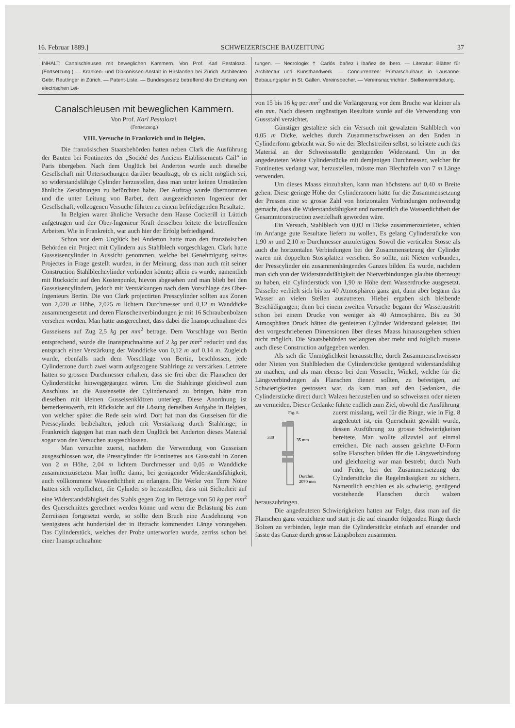16. Februar 1889.] SCHWEIZERISCHE BAUZEITUNG 37
INHALT: Canalschleusen mit beweglichen Kammern. Von Prof. Karl Pestalozzi. (Fortsetzung.) — Kranken- und Diakonissen-Anstalt in Hirslanden bei Zürich. Architecten Gebr. Reutlinger in Zürich. — Patent-Liste. — Bundesgesetz betreffend die Errichtung von electrischen Lei-
tungen. — Necrologie: † Carlós Ibañez i Ibañez de Ibero. — Literatur: Blätter für Architectur und Kunsthandwerk. — Concurrenzen: Primarschulhaus in Lausanne. Bebauungsplan in St. Gallen. Vereinsbecher. — Vereinsnachrichten. Stellenvermittelung.
Canalschleusen mit beweglichen Kammern.
Von Prof. Karl Pestalozzi.
(Fortsetzung.)
VIII. Versuche in Frankreich und in Belgien.
Die französischen Staatsbehörden hatten neben Clark die Ausführung der Bauten bei Fontinettes der „Société des Anciens Etablissements Cail“ in Paris übergeben. Nach dem Unglück bei Anderton wurde auch dieselbe Gesellschaft mit Untersuchungen darüber beauftragt, ob es nicht möglich sei, so widerstandsfähige Cylinder herzustellen, dass man unter keinen Umständen ähnliche Zerstörungen zu befürchten habe. Der Auftrag wurde übernommen und die unter Leitung von Barbet, dem ausgezeichneten Ingenieur der Gesellschaft, vollzogenen Versuche führten zu einem befriedigenden Resultate.
In Belgien waren ähnliche Versuche dem Hause Cockerill in Lüttich aufgetragen und der Ober-Ingenieur Kraft desselben leitete die betreffenden Arbeiten. Wie in Frankreich, war auch hier der Erfolg befriedigend.
Schon vor dem Unglück bei Anderton hatte man den französischen Behörden ein Project mit Cylindern aus Stahlblech vorgeschlagen. Clark hatte Gusseisencylinder in Aussicht genommen, welche bei Genehmigung seines Projectes in Frage gestellt wurden, in der Meinung, dass man auch mit seiner Construction Stahlblechcylinder verbinden könnte; allein es wurde, namentlich mit Rücksicht auf den Kostenpunkt, hievon abgesehen und man blieb bei den Gusseisencylindern, jedoch mit Verstärkungen nach dem Vorschlage des Ober-Ingenieurs Bertin. Die von Clark projectirten Presscylinder sollten aus Zonen von 2,020 m Höhe, 2,025 m lichtem Durchmesser und 0,12 m Wanddicke zusammengesetzt und deren Flanschenverbindungen je mit 16 Schraubenbolzen versehen werden. Man hatte ausgerechnet, dass dabei die Inanspruchnahme des Gusseisens auf Zug 2,5 kg per mm<sup>2</sup> betrage. Dem Vorschlage von Bertin entsprechend, wurde die Inanspruchnahme auf 2 kg per mm<sup>2</sup> reducirt und das entsprach einer Verstärkung der Wanddicke von 0,12 m auf 0,14 m. Zugleich wurde, ebenfalls nach dem Vorschlage von Bertin, beschlossen, jede Cylinderzone durch zwei warm aufgezogene Stahlringe zu verstärken. Letztere hätten so grossen Durchmesser erhalten, dass sie frei über die Flanschen der Cylinderstücke hinweggegangen wären. Um die Stahlringe gleichwol zum Anschluss an die Aussenseite der Cylinderwand zu bringen, hätte man dieselben mit kleinen Gusseisenklötzen unterlegt. Diese Anordnung ist bemerkenswerth, mit Rücksicht auf die Lösung derselben Aufgabe in Belgien, von welcher später die Rede sein wird. Dort hat man das Gusseisen für die Presscylinder beibehalten, jedoch mit Verstärkung durch Stahlringe; in Frankreich dagegen hat man nach dem Unglück bei Anderton dieses Material sogar von den Versuchen ausgeschlossen.
Man versuchte zuerst, nachdem die Verwendung von Gusseisen ausgeschlossen war, die Presscylinder für Fontinettes aus Gussstahl in Zonen von 2 m Höhe, 2,04 m lichtem Durchmesser und 0,05 m Wanddicke zusammenzusetzen. Man hoffte damit, bei genügender Widerstandsfähigkeit, auch vollkommene Wasserdichtheit zu erlangen. Die Werke von Terre Noire hatten sich verpflichtet, die Cylinder so herzustellen, dass mit Sicherheit auf eine Widerstandsfähigkeit des Stahls gegen Zug im Betrage von 50 kg per mm<sup>2</sup> des Querschnittes gerechnet werden könne und wenn die Belastung bis zum Zerreissen fortgesetzt werde, so sollte dem Bruch eine Ausdehnung von wenigstens acht hundertstel der in Betracht kommenden Länge vorangehen. Das Cylinderstück, welches der Probe unterworfen wurde, zerriss schon bei einer Inanspruchnahme
von 15 bis 16 kg per mm<sup>2</sup> und die Verlängerung vor dem Bruche war kleiner als ein mm. Nach diesem ungünstigen Resultate wurde auf die Verwendung von Gussstahl verzichtet.
Günstiger gestaltete sich ein Versuch mit gewalztem Stahlblech von 0,05 m Dicke, welches durch Zusammenschweissen an den Enden in Cylinderform gebracht war. So wie der Blechstreifen selbst, so leistete auch das Material an der Schweissstelle genügenden Widerstand. Um in der angedeuteten Weise Cylinderstücke mit demjenigen Durchmesser, welcher für Fontinettes verlangt war, herzustellen, müsste man Blechtafeln von 7 m Länge verwenden.
Um dieses Maass einzuhalten, kann man höchstens auf 0,40 m Breite gehen. Diese geringe Höhe der Cylinderzonen hätte für die Zusammensetzung der Pressen eine so grosse Zahl von horizontalen Verbindungen nothwendig gemacht, dass die Widerstandsfähigkeit und namentlich die Wasserdichtheit der Gesammtconstruction zweifelhaft geworden wäre.
Ein Versuch, Stahlblech von 0,03 m Dicke zusammenzunieten, schien im Anfange gute Resultate liefern zu wollen, Es gelang Cylinderstücke von 1,90 m und 2,10 m Durchmesser anzufertigen. Sowol die verticalen Stösse als auch die horizontalen Verbindungen bei der Zusammensetzung der Cylinder waren mit doppelten Stossplatten versehen. So sollte, mit Nieten verbunden, der Presscylinder ein zusammenhängendes Ganzes bilden. Es wurde, nachdem man sich von der Widerstandsfähigkeit der Nietverbindungen glaubte überzeugt zu haben, ein Cylinderstück von 1,90 m Höhe dem Wasserdrucke ausgesetzt. Dasselbe verhielt sich bis zu 40 Atmosphären ganz gut, dann aber begann das Wasser an vielen Stellen auszutreten. Hiebei ergaben sich bleibende Beschädigungen; denn bei einem zweiten Versuche begann der Wasseraustritt schon bei einem Drucke von weniger als 40 Atmosphären. Bis zu 30 Atmosphären Druck hätten die genieteten Cylinder Widerstand geleistet. Bei den vorgeschriebenen Dimensionen über dieses Maass hinauszugehen schien nicht möglich. Die Staatsbehörden verlangten aber mehr und folglich musste auch diese Construction aufgegeben werden.
Als sich die Unmöglichkeit herausstellte, durch Zusammenschweissen oder Nieten von Stahlblechen die Cylinderstücke genügend widerstandsfähig zu machen, und als man ebenso bei dem Versuche, Winkel, welche für die Längsverbindungen als Flanschen dienen sollten, zu befestigen, auf Schwierigkeiten gestossen war, da kam man auf den Gedanken, die Cylinderstücke direct durch Walzen herzustellen und so schweissen oder nieten zu vermeiden. Dieser Gedanke führte endlich zum Ziel, obwohl die Ausführung
Fig. 8.
35 mm
330
Durchm.
2070 mm
zuerst misslang, weil für die Ringe, wie in Fig. 8 angedeutet ist, ein Querschnitt gewählt wurde, dessen Ausführung zu grosse Schwierigkeiten bereitete. Man wollte allzuviel auf einmal erreichen. Die nach aussen gekehrte U-Form sollte Flanschen bilden für die Längsverbindung und gleichzeitig war man bestrebt, durch Nuth und Feder, bei der Zusammensetzung der Cylinderstücke die Regelmässigkeit zu sichern. Namentlich erschien es als schwierig, genügend vorstehende Flanschen durch walzen herauszubringen.
Die angedeuteten Schwierigkeiten hatten zur Folge, dass man auf die Flanschen ganz verzichtete und statt je die auf einander folgenden Ringe durch Bolzen zu verbinden, legte man die Cylinderstücke einfach auf einander und fasste das Ganze durch grosse Längsbolzen zusammen.